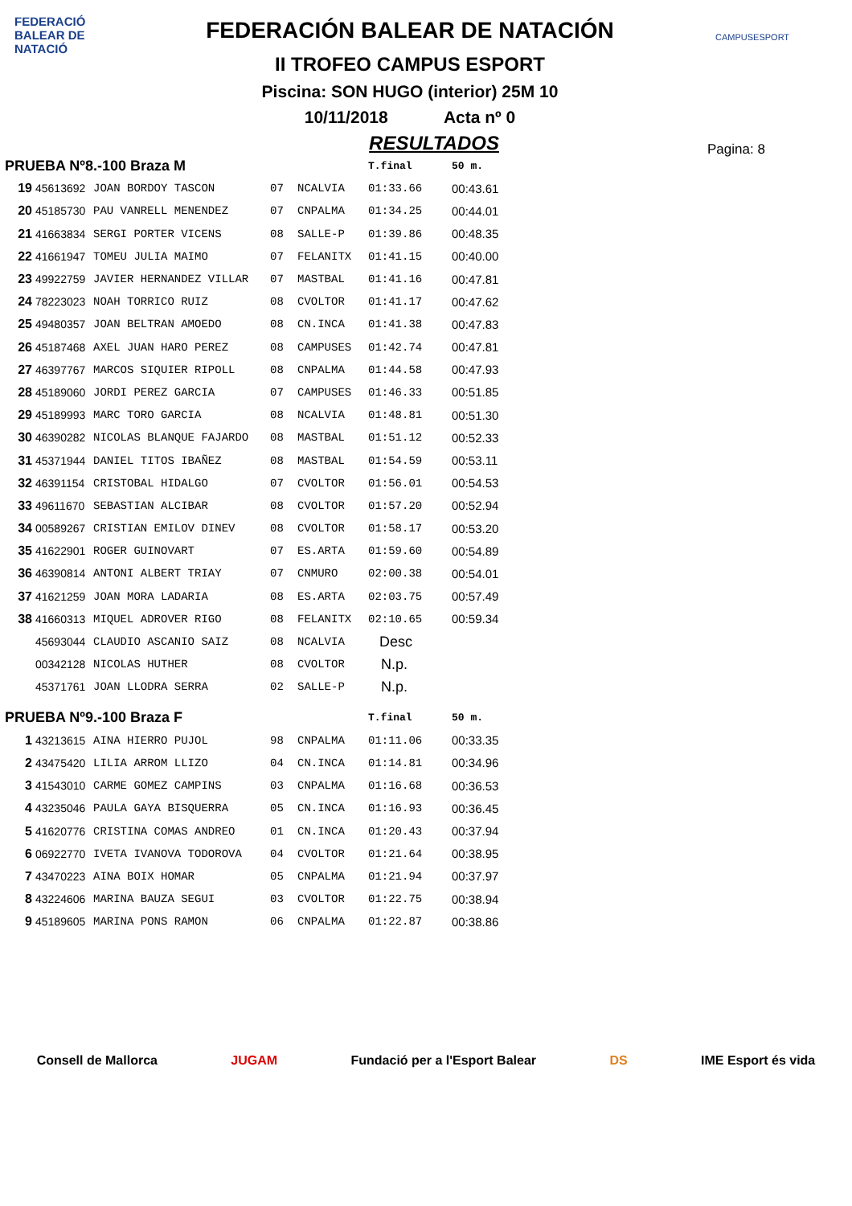FEDERACIÓ
BALEAR DE
NATACIÓ
CAMPUSESPORT
FEDERACIÓN BALEAR DE NATACIÓN
II TROFEO CAMPUS ESPORT
Piscina: SON HUGO (interior) 25M 10
10/11/2018 Acta nº 0
RESULTADOS
Pagina: 8
| PRUEBA Nº8.-100 Braza M | | | | | T.final | 50 m. |
| --- | --- | --- | --- | --- | --- | --- |
| 19 | 45613692 | JOAN BORDOY TASCON | 07 | NCALVIA | 01:33.66 | 00:43.61 |
| 20 | 45185730 | PAU VANRELL MENENDEZ | 07 | CNPALMA | 01:34.25 | 00:44.01 |
| 21 | 41663834 | SERGI PORTER VICENS | 08 | SALLE-P | 01:39.86 | 00:48.35 |
| 22 | 41661947 | TOMEU JULIA MAIMO | 07 | FELANITX | 01:41.15 | 00:40.00 |
| 23 | 49922759 | JAVIER HERNANDEZ VILLAR | 07 | MASTBAL | 01:41.16 | 00:47.81 |
| 24 | 78223023 | NOAH TORRICO RUIZ | 08 | CVOLTOR | 01:41.17 | 00:47.62 |
| 25 | 49480357 | JOAN BELTRAN AMOEDO | 08 | CN.INCA | 01:41.38 | 00:47.83 |
| 26 | 45187468 | AXEL JUAN HARO PEREZ | 08 | CAMPUSES | 01:42.74 | 00:47.81 |
| 27 | 46397767 | MARCOS SIQUIER RIPOLL | 08 | CNPALMA | 01:44.58 | 00:47.93 |
| 28 | 45189060 | JORDI PEREZ GARCIA | 07 | CAMPUSES | 01:46.33 | 00:51.85 |
| 29 | 45189993 | MARC TORO GARCIA | 08 | NCALVIA | 01:48.81 | 00:51.30 |
| 30 | 46390282 | NICOLAS BLANQUE FAJARDO | 08 | MASTBAL | 01:51.12 | 00:52.33 |
| 31 | 45371944 | DANIEL TITOS IBAÑEZ | 08 | MASTBAL | 01:54.59 | 00:53.11 |
| 32 | 46391154 | CRISTOBAL HIDALGO | 07 | CVOLTOR | 01:56.01 | 00:54.53 |
| 33 | 49611670 | SEBASTIAN ALCIBAR | 08 | CVOLTOR | 01:57.20 | 00:52.94 |
| 34 | 00589267 | CRISTIAN EMILOV DINEV | 08 | CVOLTOR | 01:58.17 | 00:53.20 |
| 35 | 41622901 | ROGER GUINOVART | 07 | ES.ARTA | 01:59.60 | 00:54.89 |
| 36 | 46390814 | ANTONI ALBERT TRIAY | 07 | CNMURO | 02:00.38 | 00:54.01 |
| 37 | 41621259 | JOAN MORA LADARIA | 08 | ES.ARTA | 02:03.75 | 00:57.49 |
| 38 | 41660313 | MIQUEL ADROVER RIGO | 08 | FELANITX | 02:10.65 | 00:59.34 |
| | 45693044 | CLAUDIO ASCANIO SAIZ | 08 | NCALVIA | Desc | |
| | 00342128 | NICOLAS HUTHER | 08 | CVOLTOR | N.p. | |
| | 45371761 | JOAN LLODRA SERRA | 02 | SALLE-P | N.p. | |
| PRUEBA Nº9.-100 Braza F | | | | | T.final | 50 m. |
| 1 | 43213615 | AINA HIERRO PUJOL | 98 | CNPALMA | 01:11.06 | 00:33.35 |
| 2 | 43475420 | LILIA ARROM LLIZO | 04 | CN.INCA | 01:14.81 | 00:34.96 |
| 3 | 41543010 | CARME GOMEZ CAMPINS | 03 | CNPALMA | 01:16.68 | 00:36.53 |
| 4 | 43235046 | PAULA GAYA BISQUERRA | 05 | CN.INCA | 01:16.93 | 00:36.45 |
| 5 | 41620776 | CRISTINA COMAS ANDREO | 01 | CN.INCA | 01:20.43 | 00:37.94 |
| 6 | 06922770 | IVETA IVANOVA TODOROVA | 04 | CVOLTOR | 01:21.64 | 00:38.95 |
| 7 | 43470223 | AINA BOIX HOMAR | 05 | CNPALMA | 01:21.94 | 00:37.97 |
| 8 | 43224606 | MARINA BAUZA SEGUI | 03 | CVOLTOR | 01:22.75 | 00:38.94 |
| 9 | 45189605 | MARINA PONS RAMON | 06 | CNPALMA | 01:22.87 | 00:38.86 |
Consell de Mallorca JUGAM Fundació per a l'Esport Balear DS IME Esport és vida